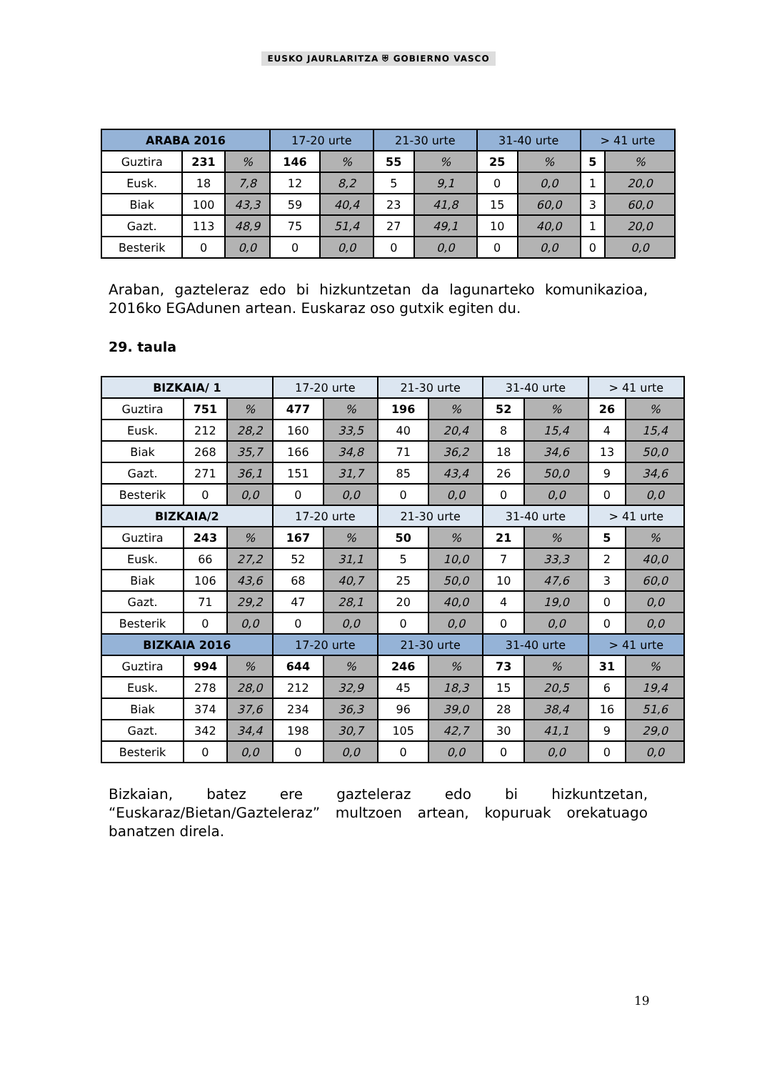EUSKO JAURLARITZA ⛨ GOBIERNO VASCO
| ARABA 2016 | | | 17-20 urte | | 21-30 urte | | 31-40 urte | | > 41 urte | |
| --- | --- | --- | --- | --- | --- | --- | --- | --- | --- | --- |
| Guztira | 231 | % | 146 | % | 55 | % | 25 | % | 5 | % |
| Eusk. | 18 | 7,8 | 12 | 8,2 | 5 | 9,1 | 0 | 0,0 | 1 | 20,0 |
| Biak | 100 | 43,3 | 59 | 40,4 | 23 | 41,8 | 15 | 60,0 | 3 | 60,0 |
| Gazt. | 113 | 48,9 | 75 | 51,4 | 27 | 49,1 | 10 | 40,0 | 1 | 20,0 |
| Besterik | 0 | 0,0 | 0 | 0,0 | 0 | 0,0 | 0 | 0,0 | 0 | 0,0 |
Araban, gazteleraz edo bi hizkuntzetan da lagunarteko komunikazioa, 2016ko EGAdunen artean. Euskaraz oso gutxik egiten du.
29. taula
| BIZKAIA/ 1 | | | 17-20 urte | | 21-30 urte | | 31-40 urte | | > 41 urte | |
| --- | --- | --- | --- | --- | --- | --- | --- | --- | --- | --- |
| Guztira | 751 | % | 477 | % | 196 | % | 52 | % | 26 | % |
| Eusk. | 212 | 28,2 | 160 | 33,5 | 40 | 20,4 | 8 | 15,4 | 4 | 15,4 |
| Biak | 268 | 35,7 | 166 | 34,8 | 71 | 36,2 | 18 | 34,6 | 13 | 50,0 |
| Gazt. | 271 | 36,1 | 151 | 31,7 | 85 | 43,4 | 26 | 50,0 | 9 | 34,6 |
| Besterik | 0 | 0,0 | 0 | 0,0 | 0 | 0,0 | 0 | 0,0 | 0 | 0,0 |
| BIZKAIA/2 | | | 17-20 urte | | 21-30 urte | | 31-40 urte | | > 41 urte | |
| Guztira | 243 | % | 167 | % | 50 | % | 21 | % | 5 | % |
| Eusk. | 66 | 27,2 | 52 | 31,1 | 5 | 10,0 | 7 | 33,3 | 2 | 40,0 |
| Biak | 106 | 43,6 | 68 | 40,7 | 25 | 50,0 | 10 | 47,6 | 3 | 60,0 |
| Gazt. | 71 | 29,2 | 47 | 28,1 | 20 | 40,0 | 4 | 19,0 | 0 | 0,0 |
| Besterik | 0 | 0,0 | 0 | 0,0 | 0 | 0,0 | 0 | 0,0 | 0 | 0,0 |
| BIZKAIA 2016 | | | 17-20 urte | | 21-30 urte | | 31-40 urte | | > 41 urte | |
| Guztira | 994 | % | 644 | % | 246 | % | 73 | % | 31 | % |
| Eusk. | 278 | 28,0 | 212 | 32,9 | 45 | 18,3 | 15 | 20,5 | 6 | 19,4 |
| Biak | 374 | 37,6 | 234 | 36,3 | 96 | 39,0 | 28 | 38,4 | 16 | 51,6 |
| Gazt. | 342 | 34,4 | 198 | 30,7 | 105 | 42,7 | 30 | 41,1 | 9 | 29,0 |
| Besterik | 0 | 0,0 | 0 | 0,0 | 0 | 0,0 | 0 | 0,0 | 0 | 0,0 |
Bizkaian, batez ere gazteleraz edo bi hizkuntzetan, “Euskaraz/Bietan/Gazteleraz” multzoen artean, kopuruak orekatuago banatzen direla.
19